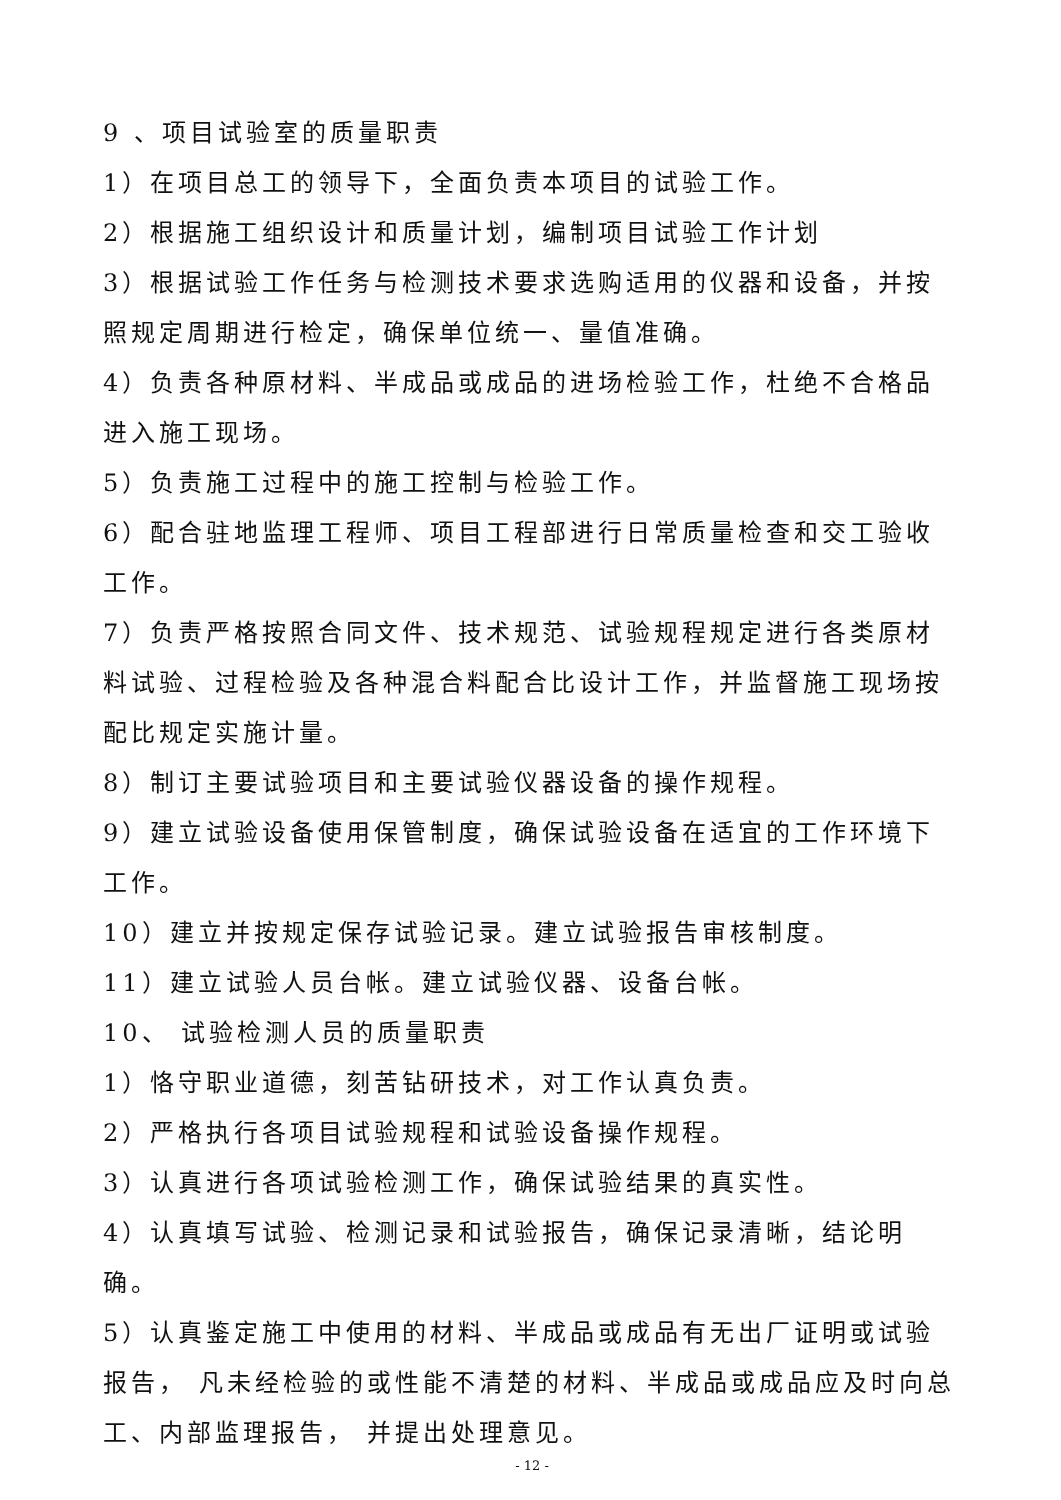9 、项目试验室的质量职责
1）在项目总工的领导下，全面负责本项目的试验工作。
2）根据施工组织设计和质量计划，编制项目试验工作计划
3）根据试验工作任务与检测技术要求选购适用的仪器和设备，并按照规定周期进行检定，确保单位统一、量值准确。
4）负责各种原材料、半成品或成品的进场检验工作，杜绝不合格品进入施工现场。
5）负责施工过程中的施工控制与检验工作。
6）配合驻地监理工程师、项目工程部进行日常质量检查和交工验收工作。
7）负责严格按照合同文件、技术规范、试验规程规定进行各类原材料试验、过程检验及各种混合料配合比设计工作，并监督施工现场按配比规定实施计量。
8）制订主要试验项目和主要试验仪器设备的操作规程。
9）建立试验设备使用保管制度，确保试验设备在适宜的工作环境下工作。
10）建立并按规定保存试验记录。建立试验报告审核制度。
11）建立试验人员台帐。建立试验仪器、设备台帐。
10、 试验检测人员的质量职责
1）恪守职业道德，刻苦钻研技术，对工作认真负责。
2）严格执行各项目试验规程和试验设备操作规程。
3）认真进行各项试验检测工作，确保试验结果的真实性。
4）认真填写试验、检测记录和试验报告，确保记录清晰，结论明确。
5）认真鉴定施工中使用的材料、半成品或成品有无出厂证明或试验报告， 凡未经检验的或性能不清楚的材料、半成品或成品应及时向总工、内部监理报告， 并提出处理意见。
- 12 -